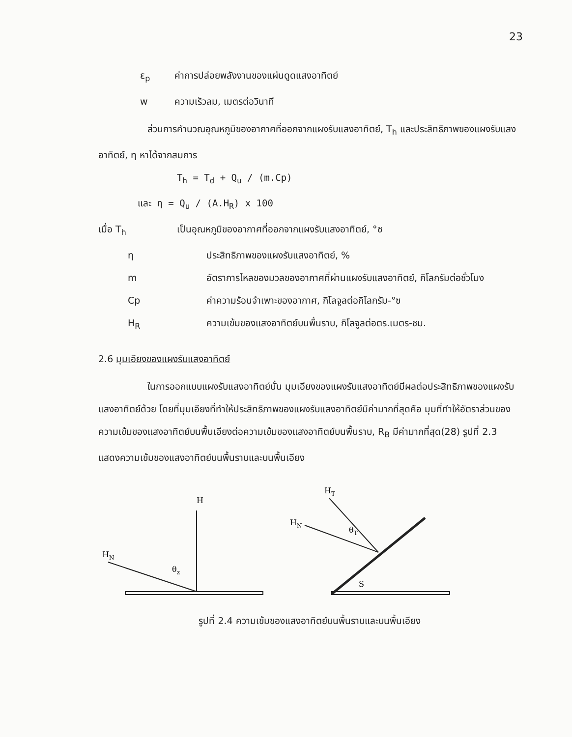23
ε<sub>p</sub> ค่าการปล่อยพลังงานของแผ่นดูดแสงอาทิตย์
w ความเร็วลม, เมตรต่อวินาที
ส่วนการคำนวณอุณหภูมิของอากาศที่ออกจากแผงรับแสงอาทิตย์, T<sub>h</sub> และประสิทธิภาพของแผงรับแสงอาทิตย์, η หาได้จากสมการ
T<sub>h</sub> = T<sub>d</sub> + Q<sub>u</sub> / (m.Cp)
และ η = Q<sub>u</sub> / (A.H<sub>R</sub>) x 100
เมื่อ T<sub>h</sub> เป็นอุณหภูมิของอากาศที่ออกจากแผงรับแสงอาทิตย์, °ซ
η ประสิทธิภาพของแผงรับแสงอาทิตย์, %
m อัตราการไหลของมวลของอากาศที่ผ่านแผงรับแสงอาทิตย์, กิโลกรัมต่อชั่วโมง
Cp ค่าความร้อนจำเพาะของอากาศ, กิโลจูลต่อกิโลกรัม-°ซ
H<sub>R</sub> ความเข้มของแสงอาทิตย์บนพื้นราบ, กิโลจูลต่อตร.เมตร-ชม.
2.6 มุมเอียงของแผงรับแสงอาทิตย์
ในการออกแบบแผงรับแสงอาทิตย์นั้น มุมเอียงของแผงรับแสงอาทิตย์มีผลต่อประสิทธิภาพของแผงรับแสงอาทิตย์ด้วย โดยที่มุมเอียงที่ทำให้ประสิทธิภาพของแผงรับแสงอาทิตย์มีค่ามากที่สุดคือ มุมที่ทำให้อัตราส่วนของความเข้มของแสงอาทิตย์บนพื้นเอียงต่อความเข้มของแสงอาทิตย์บนพื้นราบ, R<sub>B</sub> มีค่ามากที่สุด(28) รูปที่ 2.3 แสดงความเข้มของแสงอาทิตย์บนพื้นราบและบนพื้นเอียง
H
HN
θz
HT
HN
θT
S
รูปที่ 2.4 ความเข้มของแสงอาทิตย์บนพื้นราบและบนพื้นเอียง